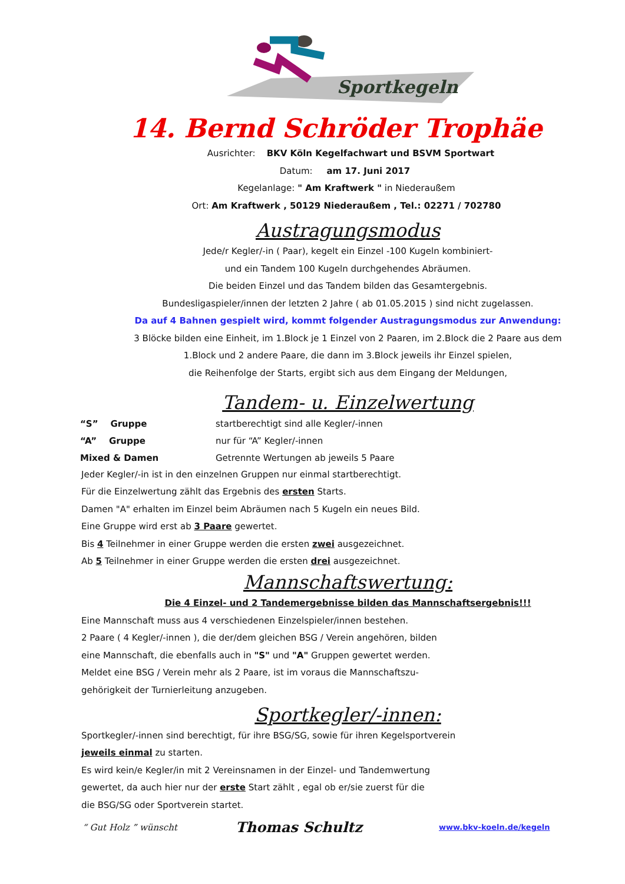Sportkegeln
14. Bernd Schröder Trophäe
Ausrichter: BKV Köln Kegelfachwart und BSVM Sportwart
Datum: am 17. Juni 2017
Kegelanlage: " Am Kraftwerk " in Niederaußem
Ort: Am Kraftwerk , 50129 Niederaußem , Tel.: 02271 / 702780
Austragungsmodus
Jede/r Kegler/-in ( Paar), kegelt ein Einzel -100 Kugeln kombiniert-
und ein Tandem 100 Kugeln durchgehendes Abräumen.
Die beiden Einzel und das Tandem bilden das Gesamtergebnis.
Bundesligaspieler/innen der letzten 2 Jahre ( ab 01.05.2015 ) sind nicht zugelassen.
Da auf 4 Bahnen gespielt wird, kommt folgender Austragungsmodus zur Anwendung:
3 Blöcke bilden eine Einheit, im 1.Block je 1 Einzel von 2 Paaren, im 2.Block die 2 Paare aus dem
1.Block und 2 andere Paare, die dann im 3.Block jeweils ihr Einzel spielen,
die Reihenfolge der Starts, ergibt sich aus dem Eingang der Meldungen,
Tandem- u. Einzelwertung
| “S” Gruppe | startberechtigt sind alle Kegler/-innen |
| “A” Gruppe | nur für “A” Kegler/-innen |
| Mixed & Damen | Getrennte Wertungen ab jeweils 5 Paare |
Jeder Kegler/-in ist in den einzelnen Gruppen nur einmal startberechtigt.
Für die Einzelwertung zählt das Ergebnis des ersten Starts.
Damen "A" erhalten im Einzel beim Abräumen nach 5 Kugeln ein neues Bild.
Eine Gruppe wird erst ab 3 Paare gewertet.
Bis 4 Teilnehmer in einer Gruppe werden die ersten zwei ausgezeichnet.
Ab 5 Teilnehmer in einer Gruppe werden die ersten drei ausgezeichnet.
Mannschaftswertung:
Die 4 Einzel- und 2 Tandemergebnisse bilden das Mannschaftsergebnis!!!
Eine Mannschaft muss aus 4 verschiedenen Einzelspieler/innen bestehen.
2 Paare ( 4 Kegler/-innen ), die der/dem gleichen BSG / Verein angehören, bilden
eine Mannschaft, die ebenfalls auch in "S" und "A" Gruppen gewertet werden.
Meldet eine BSG / Verein mehr als 2 Paare, ist im voraus die Mannschaftszu-
gehörigkeit der Turnierleitung anzugeben.
Sportkegler/-innen:
Sportkegler/-innen sind berechtigt, für ihre BSG/SG, sowie für ihren Kegelsportverein
jeweils einmal zu starten.
Es wird kein/e Kegler/in mit 2 Vereinsnamen in der Einzel- und Tandemwertung
gewertet, da auch hier nur der erste Start zählt , egal ob er/sie zuerst für die
die BSG/SG oder Sportverein startet.
“ Gut Holz ” wünscht Thomas Schultz www.bkv-koeln.de/kegeln